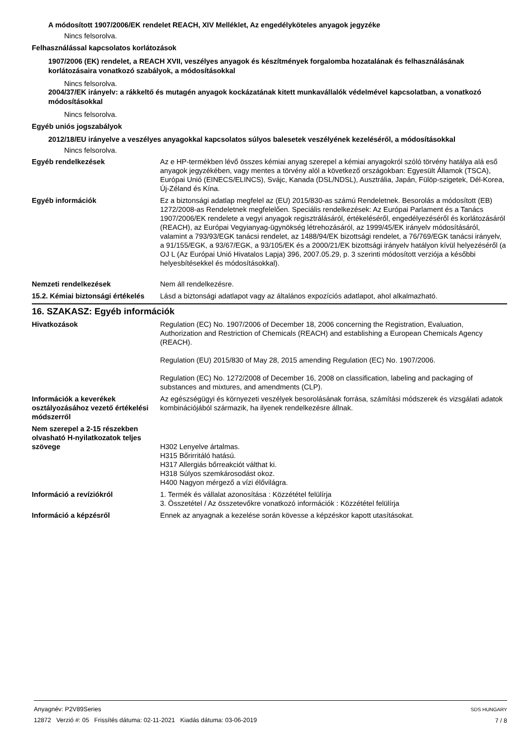A módosított 1907/2006/EK rendelet REACH, XIV Melléklet, Az engedélyköteles anyagok jegyzéke
Nincs felsorolva.
Felhasználással kapcsolatos korlátozások
1907/2006 (EK) rendelet, a REACH XVII, veszélyes anyagok és készítmények forgalomba hozatalának és felhasználásának korlátozásaira vonatkozó szabályok, a módosításokkal
Nincs felsorolva.
2004/37/EK irányelv: a rákkeltő és mutagén anyagok kockázatának kitett munkavállalók védelmével kapcsolatban, a vonatkozó módosításokkal
Nincs felsorolva.
Egyéb uniós jogszabályok
2012/18/EU irányelve a veszélyes anyagokkal kapcsolatos súlyos balesetek veszélyének kezeléséről, a módosításokkal
Nincs felsorolva.
Egyéb rendelkezések Az e HP-termékben lévő összes kémiai anyag szerepel a kémiai anyagokról szóló törvény hatálya alá eső anyagok jegyzékében, vagy mentes a törvény alól a következő országokban: Egyesült Államok (TSCA), Európai Unió (EINECS/ELINCS), Svájc, Kanada (DSL/NDSL), Ausztrália, Japán, Fülöp-szigetek, Dél-Korea, Új-Zéland és Kína.
Egyéb információk Ez a biztonsági adatlap megfelel az (EU) 2015/830-as számú Rendeletnek. Besorolás a módosított (EB) 1272/2008-as Rendeletnek megfelelően. Speciális rendelkezések: Az Európai Parlament és a Tanács 1907/2006/EK rendelete a vegyi anyagok regisztrálásáról, értékeléséről, engedélyezéséről és korlátozásáról (REACH), az Európai Vegyianyag-ügynökség létrehozásáról, az 1999/45/EK irányelv módosításáról, valamint a 793/93/EGK tanácsi rendelet, az 1488/94/EK bizottsági rendelet, a 76/769/EGK tanácsi irányelv, a 91/155/EGK, a 93/67/EGK, a 93/105/EK és a 2000/21/EK bizottsági irányelv hatályon kívül helyezéséről (a OJ L (Az Európai Unió Hivatalos Lapja) 396, 2007.05.29, p. 3 szerinti módosított verziója a későbbi helyesbítésekkel és módosításokkal).
Nemzeti rendelkezések Nem áll rendelkezésre.
15.2. Kémiai biztonsági értékelés
Lásd a biztonsági adatlapot vagy az általános expozíciós adatlapot, ahol alkalmazható.
16. SZAKASZ: Egyéb információk
Hivatkozások Regulation (EC) No. 1907/2006 of December 18, 2006 concerning the Registration, Evaluation, Authorization and Restriction of Chemicals (REACH) and establishing a European Chemicals Agency (REACH).
Regulation (EU) 2015/830 of May 28, 2015 amending Regulation (EC) No. 1907/2006.
Regulation (EC) No. 1272/2008 of December 16, 2008 on classification, labeling and packaging of substances and mixtures, and amendments (CLP).
Információk a keverékek osztályozásához vezető értékelési módszerről
Az egészségügyi és környezeti veszélyek besorolásának forrása, számítási módszerek és vizsgálati adatok kombinációjából származik, ha ilyenek rendelkezésre állnak.
Nem szerepel a 2-15 részekben olvasható H-nyilatkozatok teljes szövege
H302 Lenyelve ártalmas.
H315 Bőrirritáló hatású.
H317 Allergiás bőrreakciót válthat ki.
H318 Súlyos szemkárosodást okoz.
H400 Nagyon mérgező a vízi élővilágra.
Információ a revíziókról 1. Termék és vállalat azonosítása : Közzététel felülírja
3. Összetétel / Az összetevőkre vonatkozó információk : Közzététel felülírja
Információ a képzésről Ennek az anyagnak a kezelése során kövesse a képzéskor kapott utasításokat.
Anyagnév: P2V89Series
12872 Verzió #: 05 Frissítés dátuma: 02-11-2021 Kiadás dátuma: 03-06-2019
SDS HUNGARY
7 / 8